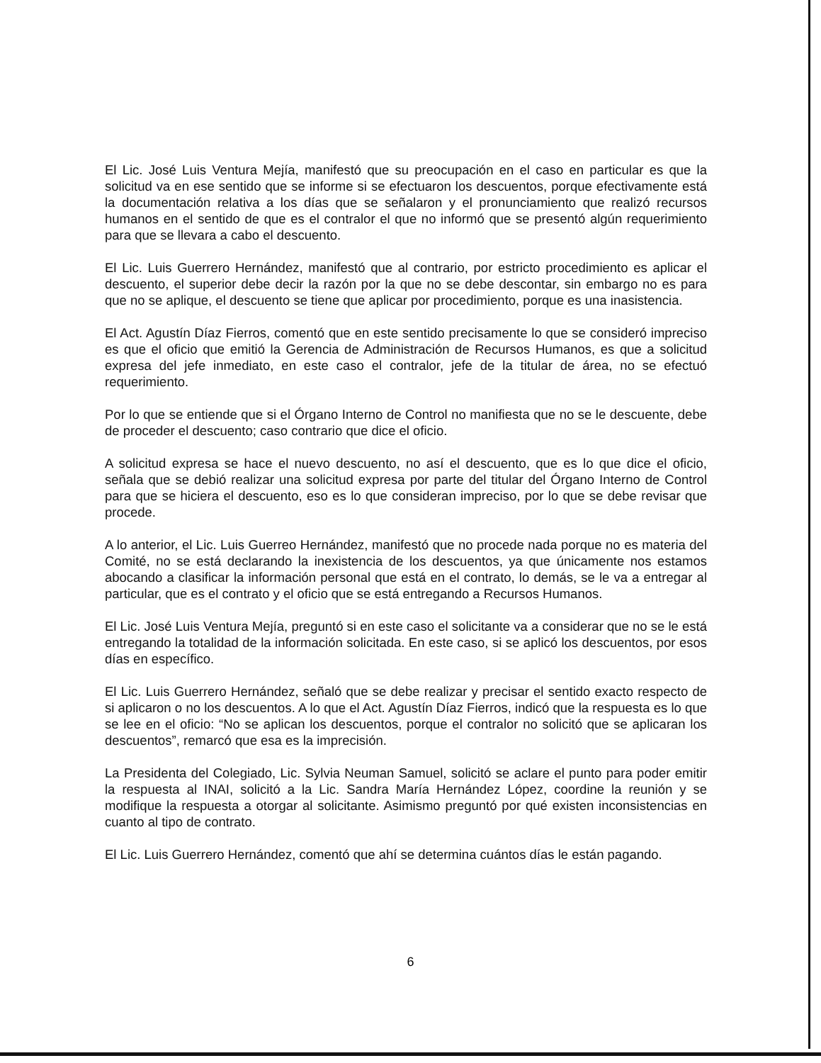El Lic. José Luis Ventura Mejía, manifestó que su preocupación en el caso en particular es que la solicitud va en ese sentido que se informe si se efectuaron los descuentos, porque efectivamente está la documentación relativa a los días que se señalaron y el pronunciamiento que realizó recursos humanos en el sentido de que es el contralor el que no informó que se presentó algún requerimiento para que se llevara a cabo el descuento.
El Lic. Luis Guerrero Hernández, manifestó que al contrario, por estricto procedimiento es aplicar el descuento, el superior debe decir la razón por la que no se debe descontar, sin embargo no es para que no se aplique, el descuento se tiene que aplicar por procedimiento, porque es una inasistencia.
El Act. Agustín Díaz Fierros, comentó que en este sentido precisamente lo que se consideró impreciso es que el oficio que emitió la Gerencia de Administración de Recursos Humanos, es que a solicitud expresa del jefe inmediato, en este caso el contralor, jefe de la titular de área, no se efectuó requerimiento.
Por lo que se entiende que si el Órgano Interno de Control no manifiesta que no se le descuente, debe de proceder el descuento; caso contrario que dice el oficio.
A solicitud expresa se hace el nuevo descuento, no así el descuento, que es lo que dice el oficio, señala que se debió realizar una solicitud expresa por parte del titular del Órgano Interno de Control para que se hiciera el descuento, eso es lo que consideran impreciso, por lo que se debe revisar que procede.
A lo anterior, el Lic. Luis Guerreo Hernández, manifestó que no procede nada porque no es materia del Comité, no se está declarando la inexistencia de los descuentos, ya que únicamente nos estamos abocando a clasificar la información personal que está en el contrato, lo demás, se le va a entregar al particular, que es el contrato y el oficio que se está entregando a Recursos Humanos.
El Lic. José Luis Ventura Mejía, preguntó si en este caso el solicitante va a considerar que no se le está entregando la totalidad de la información solicitada. En este caso, si se aplicó los descuentos, por esos días en específico.
El Lic. Luis Guerrero Hernández, señaló que se debe realizar y precisar el sentido exacto respecto de si aplicaron o no los descuentos. A lo que el Act. Agustín Díaz Fierros, indicó que la respuesta es lo que se lee en el oficio: “No se aplican los descuentos, porque el contralor no solicitó que se aplicaran los descuentos”, remarcó que esa es la imprecisión.
La Presidenta del Colegiado, Lic. Sylvia Neuman Samuel, solicitó se aclare el punto para poder emitir la respuesta al INAI, solicitó a la Lic. Sandra María Hernández López, coordine la reunión y se modifique la respuesta a otorgar al solicitante. Asimismo preguntó por qué existen inconsistencias en cuanto al tipo de contrato.
El Lic. Luis Guerrero Hernández, comentó que ahí se determina cuántos días le están pagando.
6